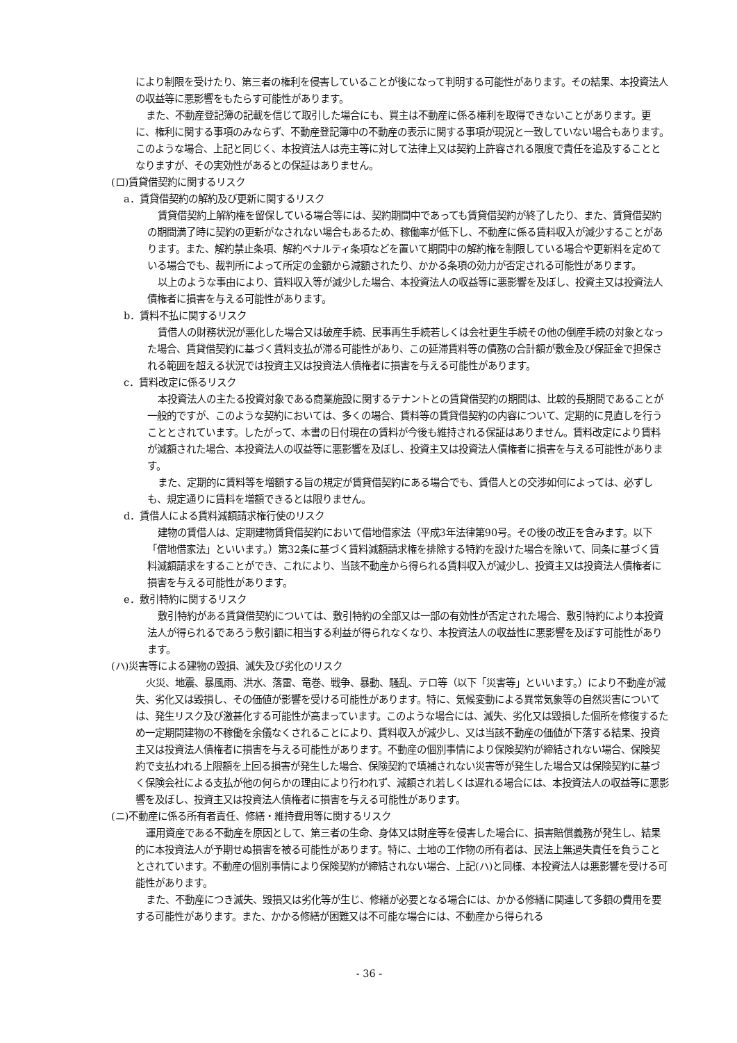により制限を受けたり、第三者の権利を侵害していることが後になって判明する可能性があります。その結果、本投資法人の収益等に悪影響をもたらす可能性があります。
また、不動産登記簿の記載を信じて取引した場合にも、買主は不動産に係る権利を取得できないことがあります。更に、権利に関する事項のみならず、不動産登記簿中の不動産の表示に関する事項が現況と一致していない場合もあります。このような場合、上記と同じく、本投資法人は売主等に対して法律上又は契約上許容される限度で責任を追及することとなりますが、その実効性があるとの保証はありません。
(ロ)賃貸借契約に関するリスク
a．賃貸借契約の解約及び更新に関するリスク
賃貸借契約上解約権を留保している場合等には、契約期間中であっても賃貸借契約が終了したり、また、賃貸借契約の期間満了時に契約の更新がなされない場合もあるため、稼働率が低下し、不動産に係る賃料収入が減少することがあります。また、解約禁止条項、解約ペナルティ条項などを置いて期間中の解約権を制限している場合や更新料を定めている場合でも、裁判所によって所定の金額から減額されたり、かかる条項の効力が否定される可能性があります。
以上のような事由により、賃料収入等が減少した場合、本投資法人の収益等に悪影響を及ぼし、投資主又は投資法人債権者に損害を与える可能性があります。
b．賃料不払に関するリスク
賃借人の財務状況が悪化した場合又は破産手続、民事再生手続若しくは会社更生手続その他の倒産手続の対象となった場合、賃貸借契約に基づく賃料支払が滞る可能性があり、この延滞賃料等の債務の合計額が敷金及び保証金で担保される範囲を超える状況では投資主又は投資法人債権者に損害を与える可能性があります。
c．賃料改定に係るリスク
本投資法人の主たる投資対象である商業施設に関するテナントとの賃貸借契約の期間は、比較的長期間であることが一般的ですが、このような契約においては、多くの場合、賃料等の賃貸借契約の内容について、定期的に見直しを行うこととされています。したがって、本書の日付現在の賃料が今後も維持される保証はありません。賃料改定により賃料が減額された場合、本投資法人の収益等に悪影響を及ぼし、投資主又は投資法人債権者に損害を与える可能性があります。
また、定期的に賃料等を増額する旨の規定が賃貸借契約にある場合でも、賃借人との交渉如何によっては、必ずしも、規定通りに賃料を増額できるとは限りません。
d．賃借人による賃料減額請求権行使のリスク
建物の賃借人は、定期建物賃貸借契約において借地借家法（平成3年法律第90号。その後の改正を含みます。以下「借地借家法」といいます。）第32条に基づく賃料減額請求権を排除する特約を設けた場合を除いて、同条に基づく賃料減額請求をすることができ、これにより、当該不動産から得られる賃料収入が減少し、投資主又は投資法人債権者に損害を与える可能性があります。
e．敷引特約に関するリスク
敷引特約がある賃貸借契約については、敷引特約の全部又は一部の有効性が否定された場合、敷引特約により本投資法人が得られるであろう敷引額に相当する利益が得られなくなり、本投資法人の収益性に悪影響を及ぼす可能性があります。
(ハ)災害等による建物の毀損、滅失及び劣化のリスク
火災、地震、暴風雨、洪水、落雷、竜巻、戦争、暴動、騒乱、テロ等（以下「災害等」といいます。）により不動産が滅失、劣化又は毀損し、その価値が影響を受ける可能性があります。特に、気候変動による異常気象等の自然災害については、発生リスク及び激甚化する可能性が高まっています。このような場合には、滅失、劣化又は毀損した個所を修復するため一定期間建物の不稼働を余儀なくされることにより、賃料収入が減少し、又は当該不動産の価値が下落する結果、投資主又は投資法人債権者に損害を与える可能性があります。不動産の個別事情により保険契約が締結されない場合、保険契約で支払われる上限額を上回る損害が発生した場合、保険契約で填補されない災害等が発生した場合又は保険契約に基づく保険会社による支払が他の何らかの理由により行われず、減額され若しくは遅れる場合には、本投資法人の収益等に悪影響を及ぼし、投資主又は投資法人債権者に損害を与える可能性があります。
(ニ)不動産に係る所有者責任、修繕・維持費用等に関するリスク
運用資産である不動産を原因として、第三者の生命、身体又は財産等を侵害した場合に、損害賠償義務が発生し、結果的に本投資法人が予期せぬ損害を被る可能性があります。特に、土地の工作物の所有者は、民法上無過失責任を負うこととされています。不動産の個別事情により保険契約が締結されない場合、上記(ハ)と同様、本投資法人は悪影響を受ける可能性があります。
また、不動産につき滅失、毀損又は劣化等が生じ、修繕が必要となる場合には、かかる修繕に関連して多額の費用を要する可能性があります。また、かかる修繕が困難又は不可能な場合には、不動産から得られる
- 36 -